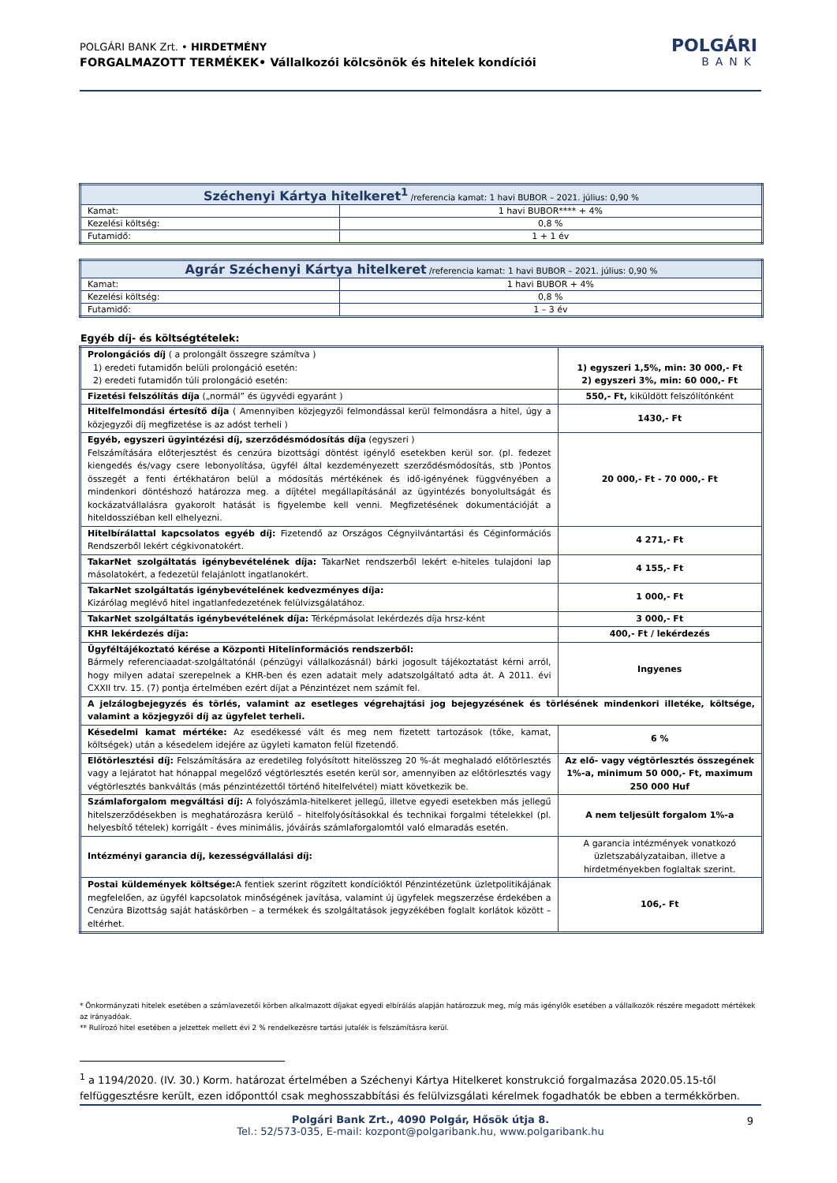POLGÁRI BANK Zrt. • HIRDETMÉNY
FORGALMAZOTT TERMÉKEK• Vállalkozói kölcsönök és hitelek kondíciói
POLGÁRI
BANK
| Széchenyi Kártya hitelkeret<sup>1</sup> /referencia kamat: 1 havi BUBOR – 2021. július: 0,90 % | |
| --- | --- |
| Kamat: | 1 havi BUBOR**** + 4% |
| Kezelési költség: | 0,8 % |
| Futamidő: | 1 + 1 év |
| Agrár Széchenyi Kártya hitelkeret /referencia kamat: 1 havi BUBOR – 2021. július: 0,90 % | |
| --- | --- |
| Kamat: | 1 havi BUBOR + 4% |
| Kezelési költség: | 0,8 % |
| Futamidő: | 1 – 3 év |
Egyéb díj- és költségtételek:
| Prolongációs díj ( a prolongált összegre számítva ) 1) eredeti futamidőn belüli prolongáció esetén: 2) eredeti futamidőn túli prolongáció esetén: | 1) egyszeri 1,5%, min: 30 000,- Ft 2) egyszeri 3%, min: 60 000,- Ft |
| Fizetési felszólítás díja („normál” és ügyvédi egyaránt ) | 550,- Ft, kiküldött felszólítónként |
| Hitelfelmondási értesítő díja ( Amennyiben közjegyzői felmondással kerül felmondásra a hitel, úgy a közjegyzői díj megfizetése is az adóst terheli ) | 1430,- Ft |
| Egyéb, egyszeri ügyintézési díj, szerződésmódosítás díja (egyszeri ) Felszámítására előterjesztést és cenzúra bizottsági döntést igénylő esetekben kerül sor. (pl. fedezet kiengedés és/vagy csere lebonyolítása, ügyfél által kezdeményezett szerződésmódosítás, stb )Pontos összegét a fenti értékhatáron belül a módosítás mértékének és idő-igényének függvényében a mindenkori döntéshozó határozza meg. a díjtétel megállapításánál az ügyintézés bonyolultságát és kockázatvállalásra gyakorolt hatását is figyelembe kell venni. Megfizetésének dokumentációját a hiteldossziéban kell elhelyezni. | 20 000,- Ft - 70 000,- Ft |
| Hitelbírálattal kapcsolatos egyéb díj: Fizetendő az Országos Cégnyilvántartási és Céginformációs Rendszerből lekért cégkivonatokért. | 4 271,- Ft |
| TakarNet szolgáltatás igénybevételének díja: TakarNet rendszerből lekért e-hiteles tulajdoni lap másolatokért, a fedezetül felajánlott ingatlanokért. | 4 155,- Ft |
| TakarNet szolgáltatás igénybevételének kedvezményes díja: Kizárólag meglévő hitel ingatlanfedezetének felülvizsgálatához. | 1 000,- Ft |
| TakarNet szolgáltatás igénybevételének díja: Térképmásolat lekérdezés díja hrsz-ként | 3 000,- Ft |
| KHR lekérdezés díja: | 400,- Ft / lekérdezés |
| Ügyféltájékoztató kérése a Központi Hitelinformációs rendszerből: Bármely referenciaadat-szolgáltatónál (pénzügyi vállalkozásnál) bárki jogosult tájékoztatást kérni arról, hogy milyen adatai szerepelnek a KHR-ben és ezen adatait mely adatszolgáltató adta át. A 2011. évi CXXII trv. 15. (7) pontja értelmében ezért díjat a Pénzintézet nem számít fel. | Ingyenes |
| A jelzálogbejegyzés és törlés, valamint az esetleges végrehajtási jog bejegyzésének és törlésének mindenkori illetéke, költsége, valamint a közjegyzői díj az ügyfelet terheli. | |
| Késedelmi kamat mértéke: Az esedékessé vált és meg nem fizetett tartozások (tőke, kamat, költségek) után a késedelem idejére az ügyleti kamaton felül fizetendő. | 6 % |
| Előtörlesztési díj: Felszámítására az eredetileg folyósított hitelösszeg 20 %-át meghaladó előtörlesztés vagy a lejáratot hat hónappal megelőző végtörlesztés esetén kerül sor, amennyiben az előtörlesztés vagy végtörlesztés bankváltás (más pénzintézettől történő hitelfelvétel) miatt következik be. | Az elő- vagy végtörlesztés összegének 1%-a, minimum 50 000,- Ft, maximum 250 000 Huf |
| Számlaforgalom megváltási díj: A folyószámla-hitelkeret jellegű, illetve egyedi esetekben más jellegű hitelszerződésekben is meghatározásra kerülő – hitelfolyósításokkal és technikai forgalmi tételekkel (pl. helyesbítő tételek) korrigált - éves minimális, jóváírás számlaforgalomtól való elmaradás esetén. | A nem teljesült forgalom 1%-a |
| Intézményi garancia díj, kezességvállalási díj: | A garancia intézmények vonatkozó üzletszabályzataiban, illetve a hirdetményekben foglaltak szerint. |
| Postai küldemények költsége: A fentiek szerint rögzített kondícióktól Pénzintézetünk üzletpolitikájának megfelelően, az ügyfél kapcsolatok minőségének javítása, valamint új ügyfelek megszerzése érdekében a Cenzúra Bizottság saját hatáskörben – a termékek és szolgáltatások jegyzékében foglalt korlátok között – eltérhet. | 106,- Ft |
* Önkormányzati hitelek esetében a számlavezetői körben alkalmazott díjakat egyedi elbírálás alapján határozzuk meg, míg más igénylők esetében a vállalkozók részére megadott mértékek az irányadóak.
** Rulírozó hitel esetében a jelzettek mellett évi 2 % rendelkezésre tartási jutalék is felszámításra kerül.
<sup>1</sup> a 1194/2020. (IV. 30.) Korm. határozat értelmében a Széchenyi Kártya Hitelkeret konstrukció forgalmazása 2020.05.15-től felfüggesztésre került, ezen időponttól csak meghosszabbítási és felülvizsgálati kérelmek fogadhatók be ebben a termékkörben.
Polgári Bank Zrt., 4090 Polgár, Hősök útja 8.
Tel.: 52/573-035, E-mail: kozpont@polgaribank.hu, www.polgaribank.hu
9